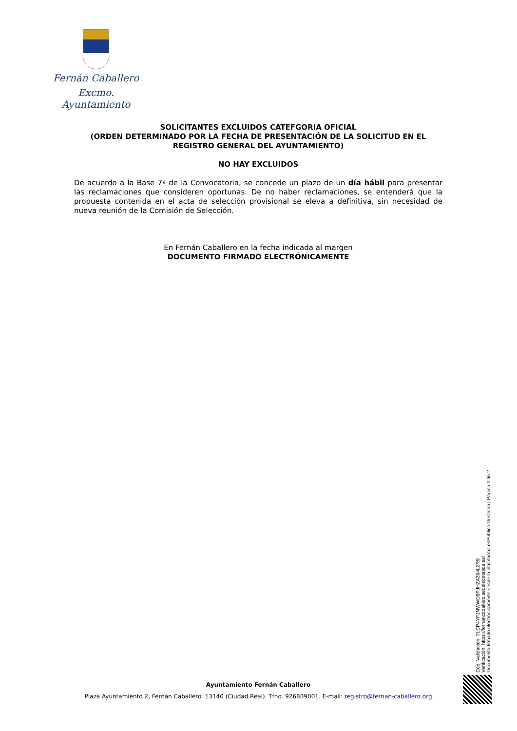Fernán Caballero
Excmo. Ayuntamiento
SOLICITANTES EXCLUIDOS CATEFGORIA OFICIAL
(ORDEN DETERMINADO POR LA FECHA DE PRESENTACIÓN DE LA SOLICITUD EN EL REGISTRO GENERAL DEL AYUNTAMIENTO)
NO HAY EXCLUIDOS
De acuerdo a la Base 7ª de la Convocatoria, se concede un plazo de un día hábil para presentar las reclamaciones que consideren oportunas. De no haber reclamaciones, se entenderá que la propuesta contenida en el acta de selección provisional se eleva a definitiva, sin necesidad de nueva reunión de la Comisión de Selección.
En Fernán Caballero en la fecha indicada al margen
DOCUMENTO FIRMADO ELECTRÓNICAMENTE
Cód. Validación: 7LCP4YFJNWWD9PJHZA364L2R9
Verificación: https://fernancaballero.sedelectronica.es/
Documento firmado electrónicamente desde la plataforma esPublico Gestiona | Página 2 de 2
Ayuntamiento Fernán Caballero
Plaza Ayuntamiento 2, Fernán Caballero. 13140 (Ciudad Real). Tfno. 926809001. E-mail: registro@fernan-caballero.org